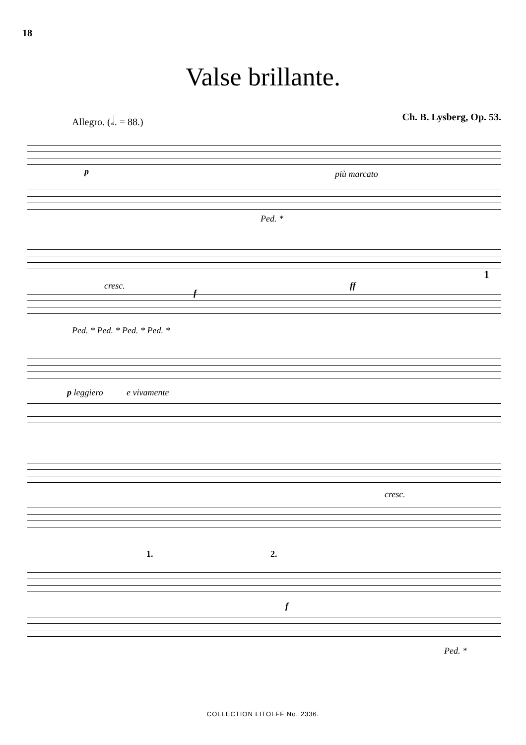18
Valse brillante.
Allegro. (𝅗𝅥. = 88.) Ch. B. Lysberg, Op. 53.
p più marcato
Ped. *
cresc.
f
ff
1
Ped. * Ped. * Ped. * Ped. *
p leggiero e vivamente
cresc.
1. 2.
f
Ped. *
COLLECTION LITOLFF No. 2336.